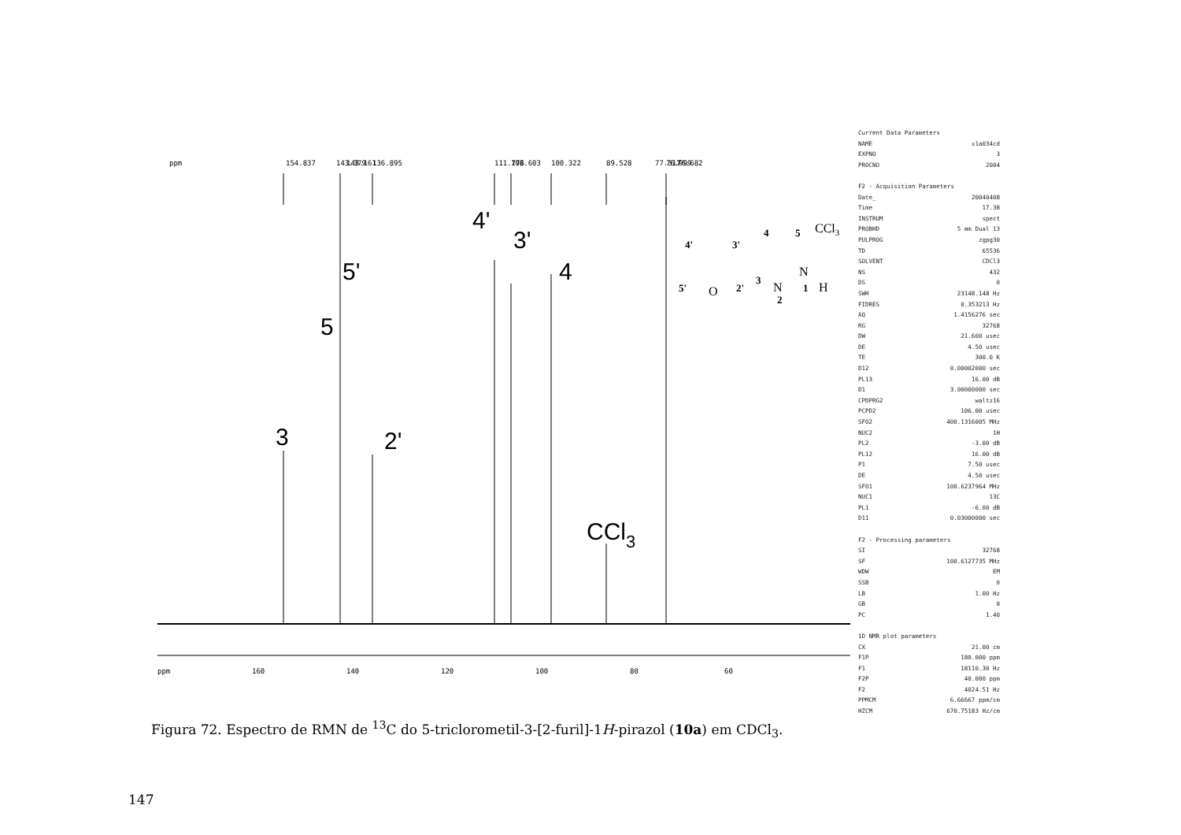ppm
154.837
143.379
143.161
136.895
111.776
108.603
100.322
89.528
77.317
76.999
76.682
ppm
160
140
120
100
80
60
3
5
5'
2'
4'
3'
4
CCl3
4'
3'
4
5
5'
2'
3
1
2
O
N
N
H
CCl3
Current Data Parameters
NAME x1a034cd
EXPNO 3
PROCNO 2004
F2 - Acquisition Parameters
Date_ 20040408
Time 17.38
INSTRUM spect
PROBHD 5 mm Dual 13
PULPROG zgpg30
TD 65536
SOLVENT CDCl3
NS 432
DS 0
SWH 23148.148 Hz
FIDRES 0.353213 Hz
AQ 1.4156276 sec
RG 32768
DW 21.600 usec
DE 4.50 usec
TE 300.0 K
D12 0.00002000 sec
PL13 16.00 dB
D1 3.00000000 sec
CPDPRG2 waltz16
PCPD2 106.00 usec
SFO2 400.1316005 MHz
NUC2 1H
PL2 -3.00 dB
PL12 16.00 dB
P1 7.50 usec
DE 4.50 usec
SFO1 100.6237964 MHz
NUC1 13C
PL1 -6.00 dB
D11 0.03000000 sec
F2 - Processing parameters
SI 32768
SF 100.6127735 MHz
WDW EM
SSB 0
LB 1.00 Hz
GB 0
PC 1.40
1D NMR plot parameters
CX 21.00 cm
F1P 180.000 ppm
F1 18110.30 Hz
F2P 40.000 ppm
F2 4024.51 Hz
PPMCM 6.66667 ppm/cm
HZCM 670.75183 Hz/cm
Figura 72. Espectro de RMN de <sup>13</sup>C do 5-triclorometil-3-[2-furil]-1H-pirazol (10a) em CDCl<sub>3</sub>.
147